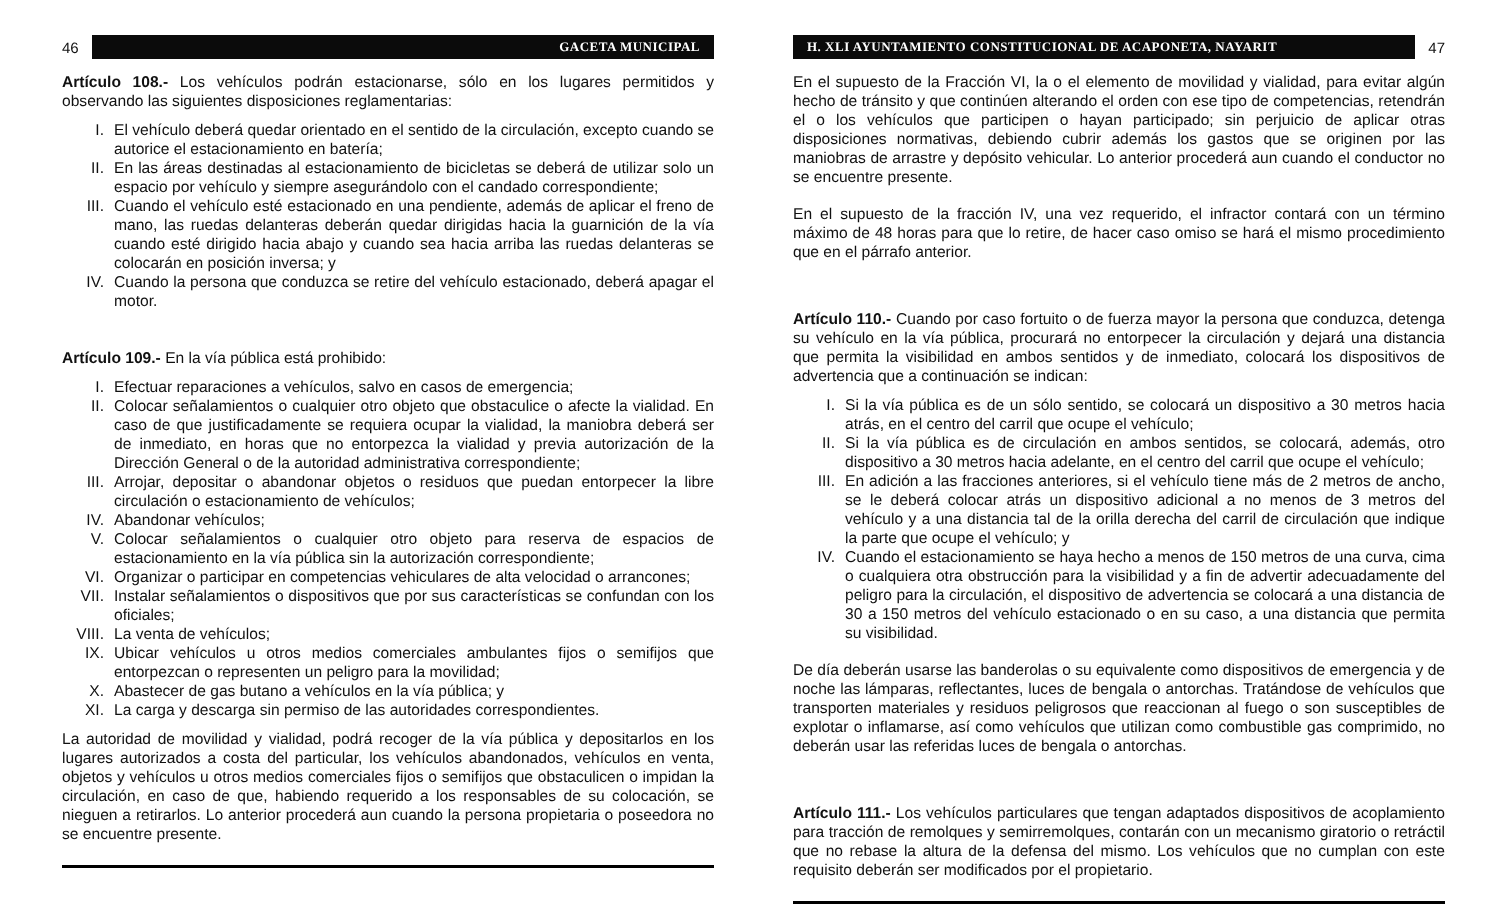46
GACETA MUNICIPAL
Artículo 108.- Los vehículos podrán estacionarse, sólo en los lugares permitidos y observando las siguientes disposiciones reglamentarias:
I. El vehículo deberá quedar orientado en el sentido de la circulación, excepto cuando se autorice el estacionamiento en batería;
II. En las áreas destinadas al estacionamiento de bicicletas se deberá de utilizar solo un espacio por vehículo y siempre asegurándolo con el candado correspondiente;
III. Cuando el vehículo esté estacionado en una pendiente, además de aplicar el freno de mano, las ruedas delanteras deberán quedar dirigidas hacia la guarnición de la vía cuando esté dirigido hacia abajo y cuando sea hacia arriba las ruedas delanteras se colocarán en posición inversa; y
IV. Cuando la persona que conduzca se retire del vehículo estacionado, deberá apagar el motor.
Artículo 109.- En la vía pública está prohibido:
I. Efectuar reparaciones a vehículos, salvo en casos de emergencia;
II. Colocar señalamientos o cualquier otro objeto que obstaculice o afecte la vialidad. En caso de que justificadamente se requiera ocupar la vialidad, la maniobra deberá ser de inmediato, en horas que no entorpezca la vialidad y previa autorización de la Dirección General o de la autoridad administrativa correspondiente;
III. Arrojar, depositar o abandonar objetos o residuos que puedan entorpecer la libre circulación o estacionamiento de vehículos;
IV. Abandonar vehículos;
V. Colocar señalamientos o cualquier otro objeto para reserva de espacios de estacionamiento en la vía pública sin la autorización correspondiente;
VI. Organizar o participar en competencias vehiculares de alta velocidad o arrancones;
VII. Instalar señalamientos o dispositivos que por sus características se confundan con los oficiales;
VIII. La venta de vehículos;
IX. Ubicar vehículos u otros medios comerciales ambulantes fijos o semifijos que entorpezcan o representen un peligro para la movilidad;
X. Abastecer de gas butano a vehículos en la vía pública; y
XI. La carga y descarga sin permiso de las autoridades correspondientes.
La autoridad de movilidad y vialidad, podrá recoger de la vía pública y depositarlos en los lugares autorizados a costa del particular, los vehículos abandonados, vehículos en venta, objetos y vehículos u otros medios comerciales fijos o semifijos que obstaculicen o impidan la circulación, en caso de que, habiendo requerido a los responsables de su colocación, se nieguen a retirarlos. Lo anterior procederá aun cuando la persona propietaria o poseedora no se encuentre presente.
H. XLI AYUNTAMIENTO CONSTITUCIONAL DE ACAPONETA, NAYARIT
47
En el supuesto de la Fracción VI, la o el elemento de movilidad y vialidad, para evitar algún hecho de tránsito y que continúen alterando el orden con ese tipo de competencias, retendrán el o los vehículos que participen o hayan participado; sin perjuicio de aplicar otras disposiciones normativas, debiendo cubrir además los gastos que se originen por las maniobras de arrastre y depósito vehicular. Lo anterior procederá aun cuando el conductor no se encuentre presente.
En el supuesto de la fracción IV, una vez requerido, el infractor contará con un término máximo de 48 horas para que lo retire, de hacer caso omiso se hará el mismo procedimiento que en el párrafo anterior.
Artículo 110.- Cuando por caso fortuito o de fuerza mayor la persona que conduzca, detenga su vehículo en la vía pública, procurará no entorpecer la circulación y dejará una distancia que permita la visibilidad en ambos sentidos y de inmediato, colocará los dispositivos de advertencia que a continuación se indican:
I. Si la vía pública es de un sólo sentido, se colocará un dispositivo a 30 metros hacia atrás, en el centro del carril que ocupe el vehículo;
II. Si la vía pública es de circulación en ambos sentidos, se colocará, además, otro dispositivo a 30 metros hacia adelante, en el centro del carril que ocupe el vehículo;
III. En adición a las fracciones anteriores, si el vehículo tiene más de 2 metros de ancho, se le deberá colocar atrás un dispositivo adicional a no menos de 3 metros del vehículo y a una distancia tal de la orilla derecha del carril de circulación que indique la parte que ocupe el vehículo; y
IV. Cuando el estacionamiento se haya hecho a menos de 150 metros de una curva, cima o cualquiera otra obstrucción para la visibilidad y a fin de advertir adecuadamente del peligro para la circulación, el dispositivo de advertencia se colocará a una distancia de 30 a 150 metros del vehículo estacionado o en su caso, a una distancia que permita su visibilidad.
De día deberán usarse las banderolas o su equivalente como dispositivos de emergencia y de noche las lámparas, reflectantes, luces de bengala o antorchas. Tratándose de vehículos que transporten materiales y residuos peligrosos que reaccionan al fuego o son susceptibles de explotar o inflamarse, así como vehículos que utilizan como combustible gas comprimido, no deberán usar las referidas luces de bengala o antorchas.
Artículo 111.- Los vehículos particulares que tengan adaptados dispositivos de acoplamiento para tracción de remolques y semirremolques, contarán con un mecanismo giratorio o retráctil que no rebase la altura de la defensa del mismo. Los vehículos que no cumplan con este requisito deberán ser modificados por el propietario.